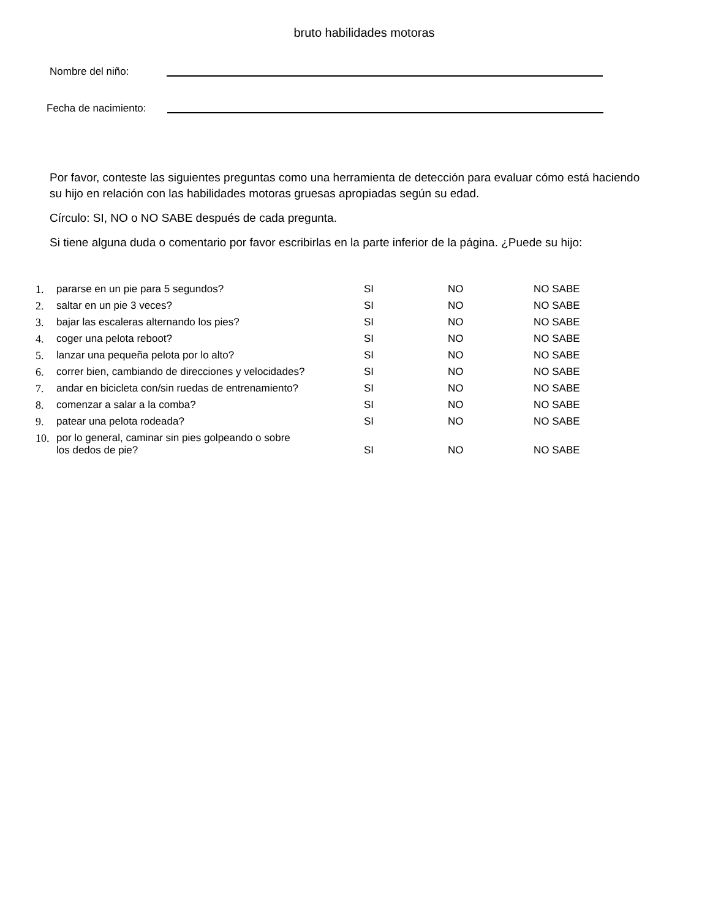bruto habilidades motoras
Nombre del niño:
Fecha de nacimiento:
Por favor, conteste las siguientes preguntas como una herramienta de detección para evaluar cómo está haciendo su hijo en relación con las habilidades motoras gruesas apropiadas según su edad.
Círculo: SI, NO o NO SABE después de cada pregunta.
Si tiene alguna duda o comentario por favor escribirlas en la parte inferior de la página. ¿Puede su hijo:
| 1. | pararse en un pie para 5 segundos? | SI | NO | NO SABE |
| 2. | saltar en un pie 3 veces? | SI | NO | NO SABE |
| 3. | bajar las escaleras alternando los pies? | SI | NO | NO SABE |
| 4. | coger una pelota reboot? | SI | NO | NO SABE |
| 5. | lanzar una pequeña pelota por lo alto? | SI | NO | NO SABE |
| 6. | correr bien, cambiando de direcciones y velocidades? | SI | NO | NO SABE |
| 7. | andar en bicicleta con/sin ruedas de entrenamiento? | SI | NO | NO SABE |
| 8. | comenzar a salar a la comba? | SI | NO | NO SABE |
| 9. | patear una pelota rodeada? | SI | NO | NO SABE |
| 10. | por lo general, caminar sin pies golpeando o sobre los dedos de pie? | SI | NO | NO SABE |